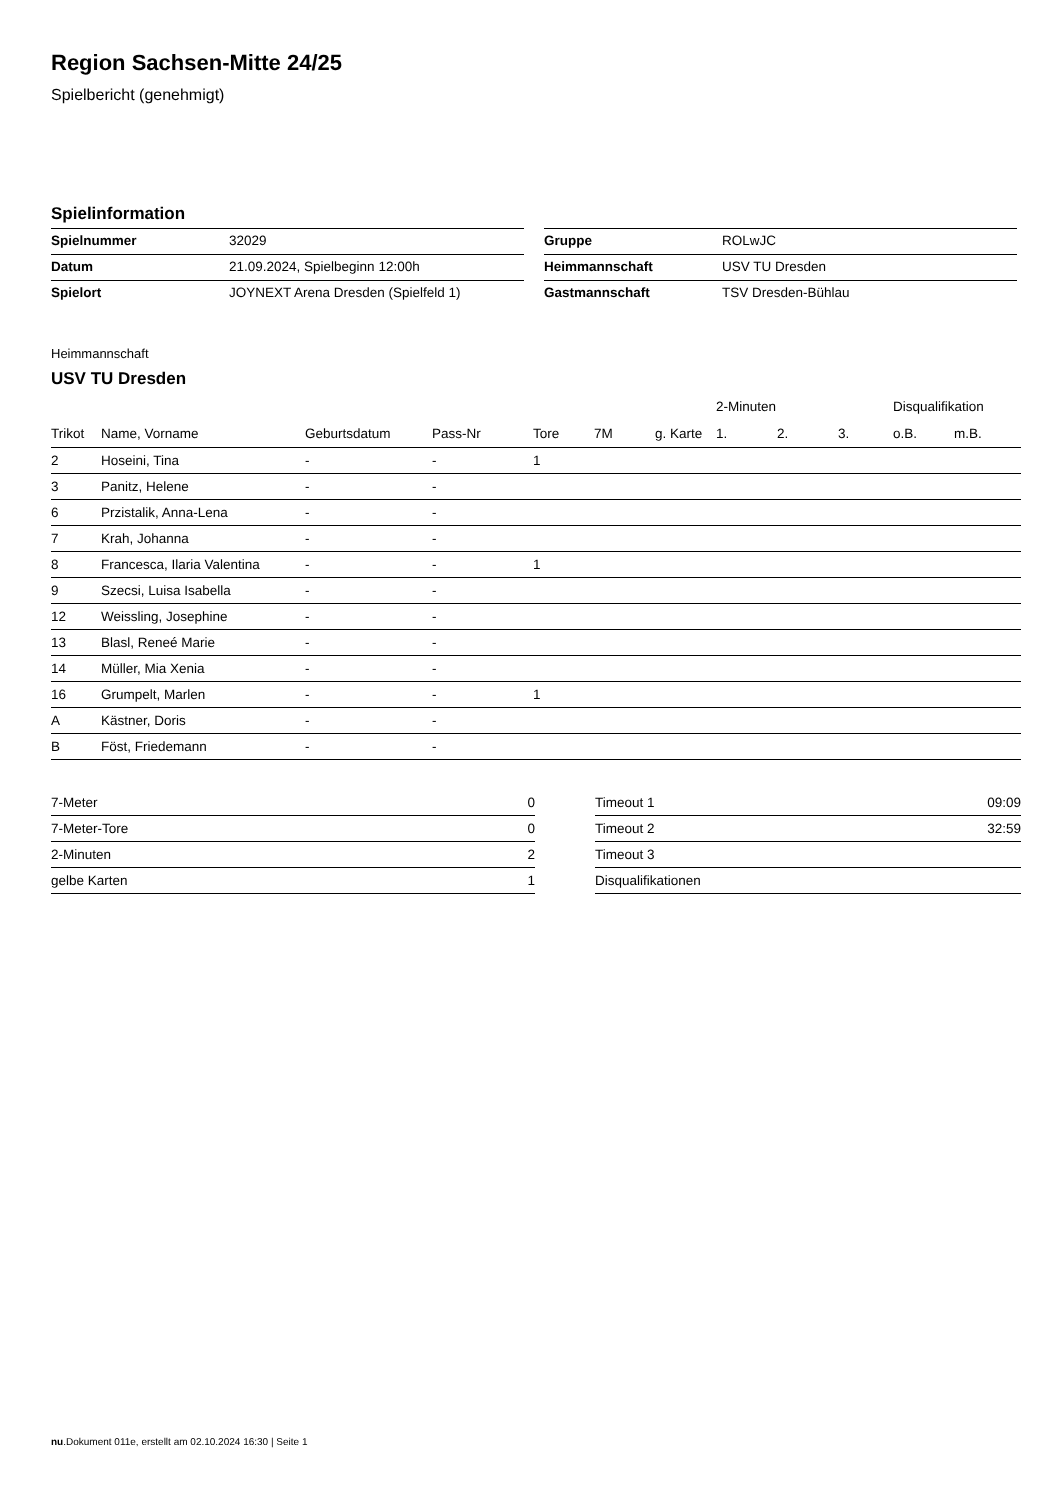Region Sachsen-Mitte 24/25
Spielbericht (genehmigt)
Spielinformation
| Spielnummer | 32029 |
| Datum | 21.09.2024, Spielbeginn 12:00h |
| Spielort | JOYNEXT Arena Dresden (Spielfeld 1) |
| Gruppe | ROLwJC |
| Heimmannschaft | USV TU Dresden |
| Gastmannschaft | TSV Dresden-Bühlau |
Heimmannschaft
USV TU Dresden
| | | | | | | | 2-Minuten | | | Disqualifikation | |
| --- | --- | --- | --- | --- | --- | --- | --- | --- | --- | --- | --- |
| Trikot | Name, Vorname | Geburtsdatum | Pass-Nr | Tore | 7M | g. Karte | 1. | 2. | 3. | o.B. | m.B. |
| 2 | Hoseini, Tina | - | - | 1 | | | | | | | |
| 3 | Panitz, Helene | - | - | | | | | | | | |
| 6 | Przistalik, Anna-Lena | - | - | | | | | | | | |
| 7 | Krah, Johanna | - | - | | | | | | | | |
| 8 | Francesca, Ilaria Valentina | - | - | 1 | | | | | | | |
| 9 | Szecsi, Luisa Isabella | - | - | | | | | | | | |
| 12 | Weissling, Josephine | - | - | | | | | | | | |
| 13 | Blasl, Reneé Marie | - | - | | | | | | | | |
| 14 | Müller, Mia Xenia | - | - | | | | | | | | |
| 16 | Grumpelt, Marlen | - | - | 1 | | | | | | | |
| A | Kästner, Doris | - | - | | | | | | | | |
| B | Föst, Friedemann | - | - | | | | | | | | |
| 7-Meter | 0 |
| 7-Meter-Tore | 0 |
| 2-Minuten | 2 |
| gelbe Karten | 1 |
| Timeout 1 | 09:09 |
| Timeout 2 | 32:59 |
| Timeout 3 | |
| Disqualifikationen | |
nu.Dokument 011e, erstellt am 02.10.2024 16:30 | Seite 1